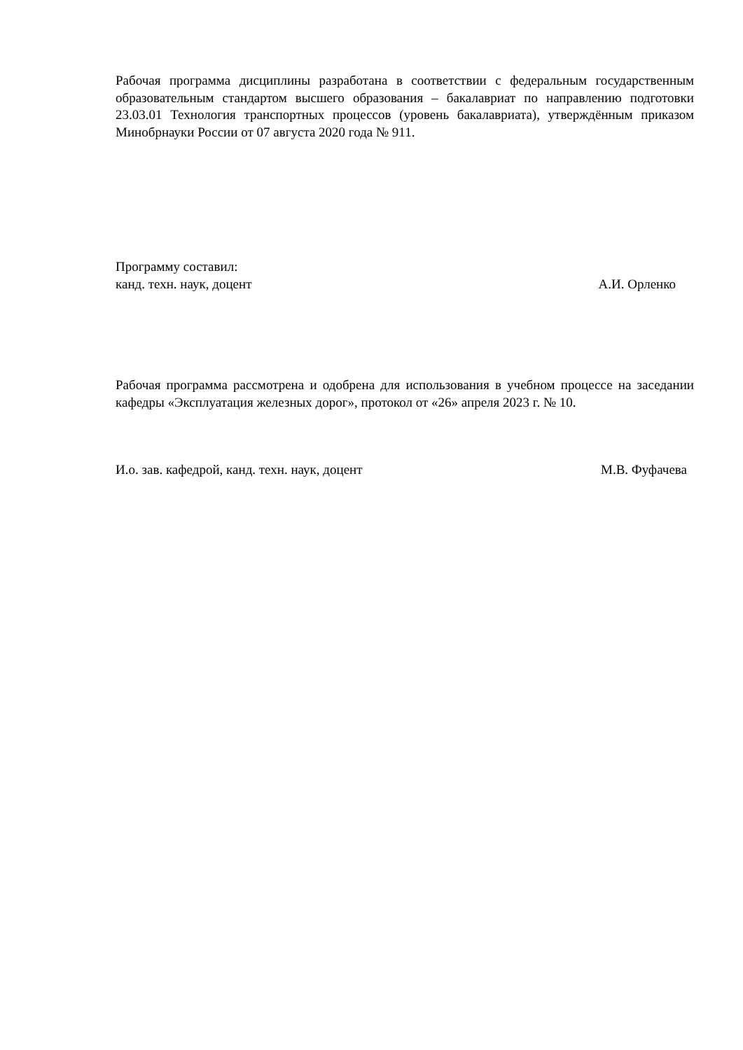Рабочая программа дисциплины разработана в соответствии с федеральным государственным образовательным стандартом высшего образования – бакалавриат по направлению подготовки 23.03.01 Технология транспортных процессов (уровень бакалавриата), утверждённым приказом Минобрнауки России от 07 августа 2020 года № 911.
Программу составил:
канд. техн. наук, доцент А.И. Орленко
Рабочая программа рассмотрена и одобрена для использования в учебном процессе на заседании кафедры «Эксплуатация железных дорог», протокол от «26» апреля 2023 г. № 10.
И.о. зав. кафедрой, канд. техн. наук, доцент М.В. Фуфачева